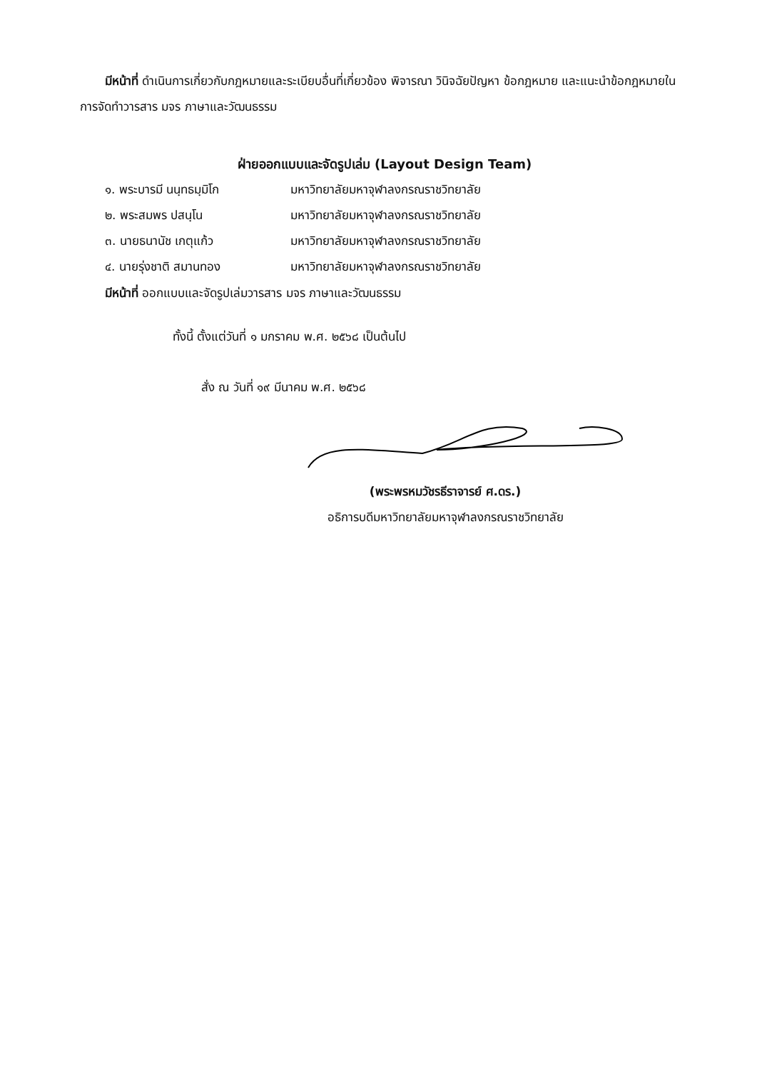มีหน้าที่ ดำเนินการเกี่ยวกับกฎหมายและระเบียบอื่นที่เกี่ยวข้อง พิจารณา วินิจฉัยปัญหา ข้อกฎหมาย และแนะนำข้อกฎหมายในการจัดทำวารสาร มจร ภาษาและวัฒนธรรม
ฝ่ายออกแบบและจัดรูปเล่ม (Layout Design Team)
| ๑. พระบารมี นนฺทธมฺมิโก | มหาวิทยาลัยมหาจุฬาลงกรณราชวิทยาลัย |
| ๒. พระสมพร ปสนฺโน | มหาวิทยาลัยมหาจุฬาลงกรณราชวิทยาลัย |
| ๓. นายธนานัช เกตุแก้ว | มหาวิทยาลัยมหาจุฬาลงกรณราชวิทยาลัย |
| ๔. นายรุ่งชาติ สมานทอง | มหาวิทยาลัยมหาจุฬาลงกรณราชวิทยาลัย |
มีหน้าที่ ออกแบบและจัดรูปเล่มวารสาร มจร ภาษาและวัฒนธรรม
ทั้งนี้ ตั้งแต่วันที่ ๑ มกราคม พ.ศ. ๒๕๖๘ เป็นต้นไป
สั่ง ณ วันที่ ๑๙ มีนาคม พ.ศ. ๒๕๖๘
(พระพรหมวัชรธีราจารย์ ศ.ดร.)
อธิการบดีมหาวิทยาลัยมหาจุฬาลงกรณราชวิทยาลัย